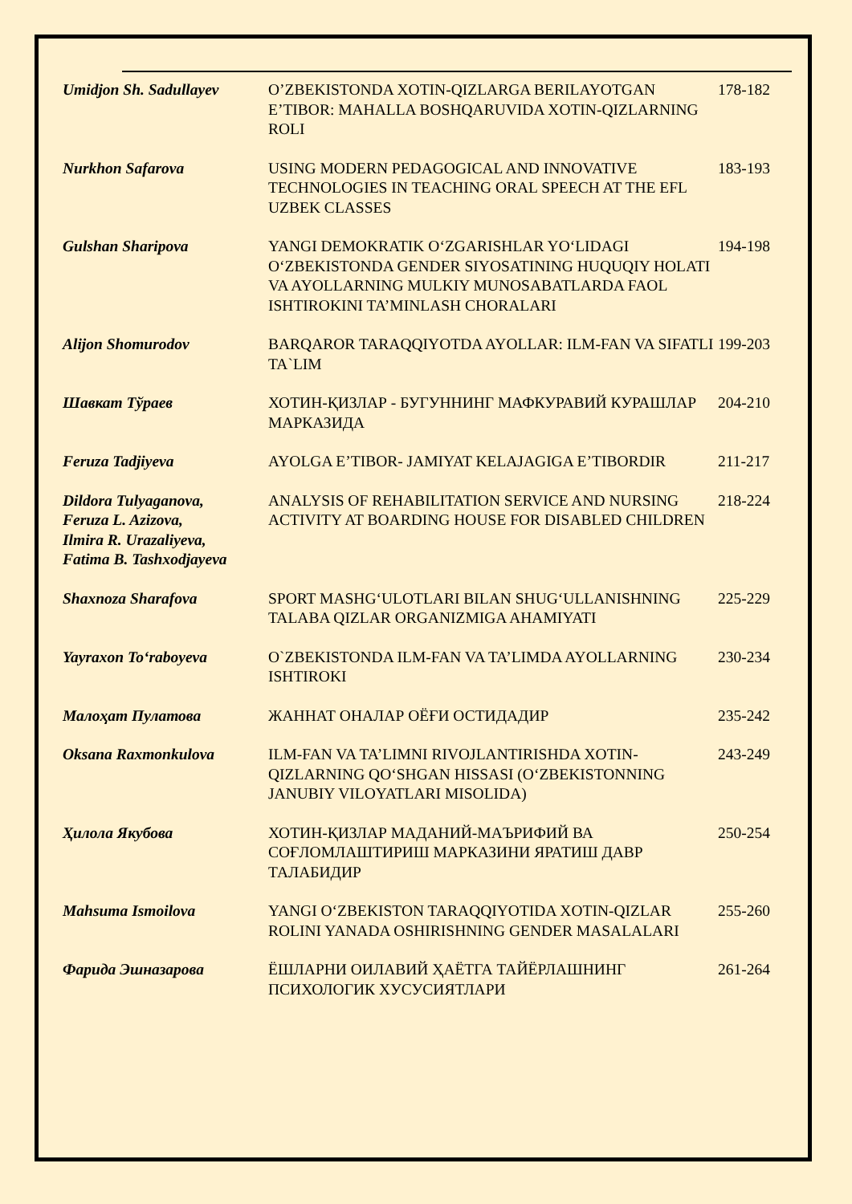| Umidjon Sh. Sadullayev | O’ZBEKISTONDA XOTIN-QIZLARGA BERILAYOTGAN E’TIBOR: MAHALLA BOSHQARUVIDA XOTIN-QIZLARNING ROLI | 178-182 |
| Nurkhon Safarova | USING MODERN PEDAGOGICAL AND INNOVATIVE TECHNOLOGIES IN TEACHING ORAL SPEECH AT THE EFL UZBEK CLASSES | 183-193 |
| Gulshan Sharipova | YANGI DEMOKRATIK O‘ZGARISHLAR YO‘LIDAGI O‘ZBEKISTONDA GENDER SIYOSATINING HUQUQIY HOLATI VA AYOLLARNING MULKIY MUNOSABATLARDA FAOL ISHTIROKINI TA’MINLASH CHORALARI | 194-198 |
| Alijon Shomurodov | BARQAROR TARAQQIYOTDA AYOLLAR: ILM-FAN VA SIFATLI TA`LIM | 199-203 |
| Шавкат Тўраев | ХОТИН-ҚИЗЛАР - БУГУННИНГ МАФКУРАВИЙ КУРАШЛАР МАРКАЗИДА | 204-210 |
| Feruza Tadjiyeva | AYOLGA E’TIBOR- JAMIYAT KELAJAGIGA E’TIBORDIR | 211-217 |
| Dildora Tulyaganova, Feruza L. Azizova, Ilmira R. Urazaliyeva, Fatima B. Tashxodjayeva | ANALYSIS OF REHABILITATION SERVICE AND NURSING ACTIVITY AT BOARDING HOUSE FOR DISABLED CHILDREN | 218-224 |
| Shaxnoza Sharafova | SPORT MASHG‘ULOTLARI BILAN SHUG‘ULLANISHNING TALABA QIZLAR ORGANIZMIGA AHAMIYATI | 225-229 |
| Yayraxon To‘raboyeva | O`ZBEKISTONDA ILM-FAN VA TA’LIMDA AYOLLARNING ISHTIROKI | 230-234 |
| Малоҳат Пулатова | ЖАННАТ ОНАЛАР ОЁҒИ ОСТИДАДИР | 235-242 |
| Oksana Raxmonkulova | ILM-FAN VA TA’LIMNI RIVOJLANTIRISHDA XOTIN-QIZLARNING QO‘SHGAN HISSASI (O‘ZBEKISTONNING JANUBIY VILOYATLARI MISOLIDA) | 243-249 |
| Ҳилола Якубова | ХОТИН-ҚИЗЛАР МАДАНИЙ-МАЪРИФИЙ ВА СОҒЛОМЛАШТИРИШ МАРКАЗИНИ ЯРАТИШ ДАВР ТАЛАБИДИР | 250-254 |
| Mahsuma Ismoilova | YANGI O‘ZBEKISTON TARAQQIYOTIDA XOTIN-QIZLAR ROLINI YANADA OSHIRISHNING GENDER MASALALARI | 255-260 |
| Фарида Эшназарова | ЁШЛАРНИ ОИЛАВИЙ ҲАЁТГА ТАЙЁРЛАШНИНГ ПСИХОЛОГИК ХУСУСИЯТЛАРИ | 261-264 |